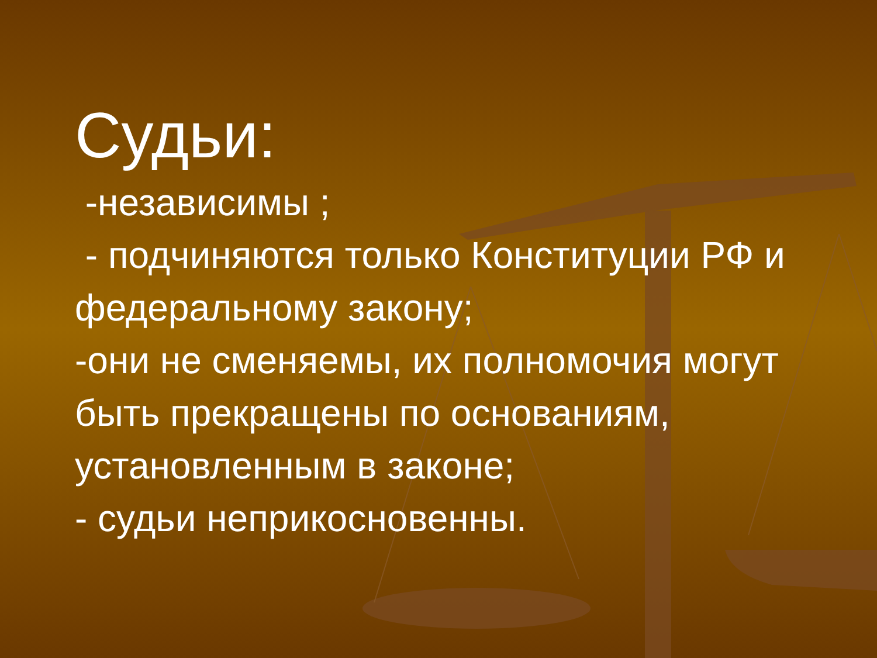Судьи:
-независимы ;
- подчиняются только Конституции РФ и федеральному закону;
-они не сменяемы, их полномочия могут быть прекращены по основаниям, установленным в законе;
- судьи неприкосновенны.